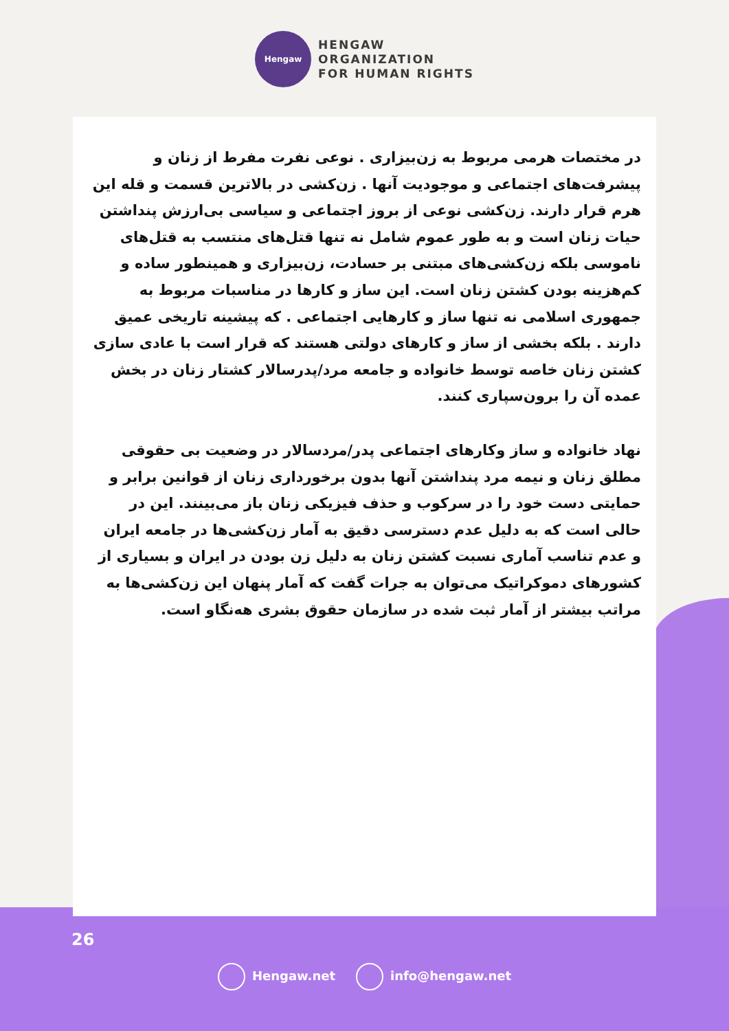Hengaw
HENGAW
ORGANIZATION
FOR HUMAN RIGHTS
در مختصات هرمی مربوط به زن‌بیزاری . نوعی نفرت مفرط از زنان و پیشرفت‌های اجتماعی و موجودیت آنها . زن‌کشی در بالاترین قسمت و قله این هرم قرار دارند. زن‌کشی نوعی از بروز اجتماعی و سیاسی بی‌ارزش پنداشتن حیات زنان است و به طور عموم شامل نه تنها قتل‌های منتسب به قتل‌های ناموسی بلکه زن‌کشی‌های مبتنی بر حسادت، زن‌بیزاری و همینطور ساده و کم‌هزینه بودن کشتن زنان است. این ساز و کارها در مناسبات مربوط به جمهوری اسلامی نه تنها ساز و کارهایی اجتماعی . که پیشینه تاریخی عمیق دارند . بلکه بخشی از ساز و کارهای دولتی هستند که قرار است با عادی سازی کشتن زنان خاصه توسط خانواده و جامعه مرد/پدرسالار کشتار زنان در بخش عمده آن را برون‌سپاری کنند.
نهاد خانواده و ساز وکارهای اجتماعی پدر/مردسالار در وضعیت بی حقوقی مطلق زنان و نیمه مرد پنداشتن آنها بدون برخورداری زنان از قوانین برابر و حمایتی دست خود را در سرکوب و حذف فیزیکی زنان باز می‌بینند. این در حالی است که به دلیل عدم دسترسی دقیق به آمار زن‌کشی‌ها در جامعه ایران و عدم تناسب آماری نسبت کشتن زنان به دلیل زن بودن در ایران و بسیاری از کشورهای دموکراتیک می‌توان به جرات گفت که آمار پنهان این زن‌کشی‌ها به مراتب بیشتر از آمار ثبت شده در سازمان حقوق بشری هه‌نگاو است.
26
Hengaw.net info@hengaw.net